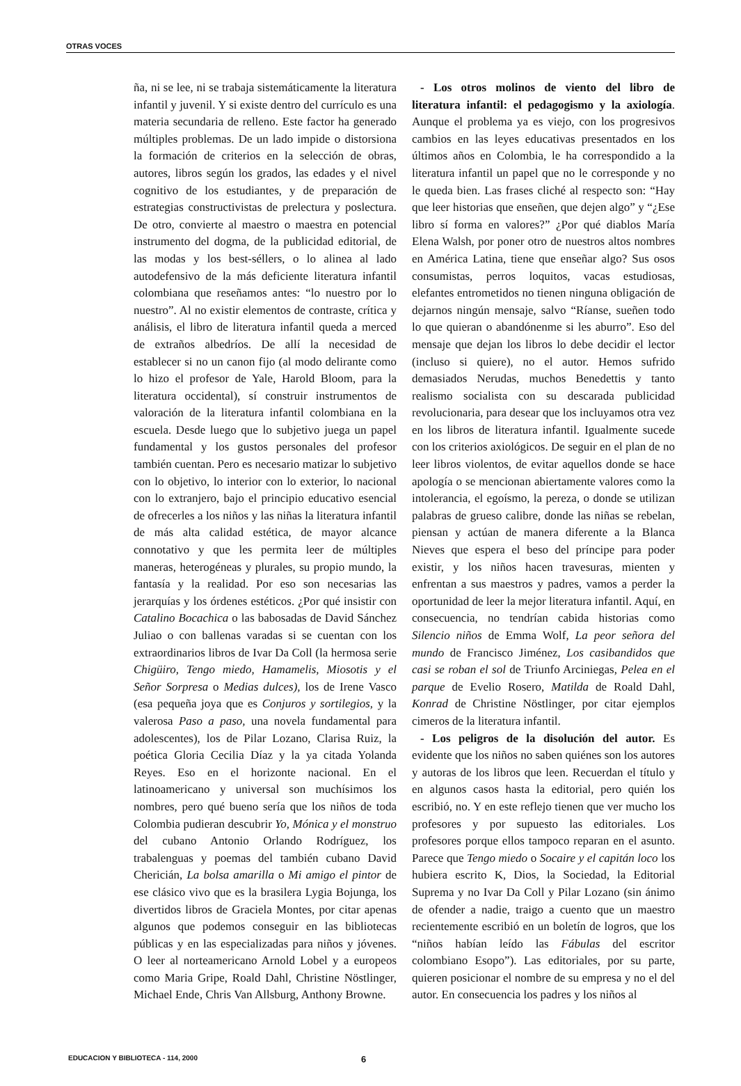OTRAS VOCES
ña, ni se lee, ni se trabaja sistemáticamente la literatura infantil y juvenil. Y si existe dentro del currículo es una materia secundaria de relleno. Este factor ha generado múltiples problemas. De un lado impide o distorsiona la formación de criterios en la selección de obras, autores, libros según los grados, las edades y el nivel cognitivo de los estudiantes, y de preparación de estrategias constructivistas de prelectura y poslectura. De otro, convierte al maestro o maestra en potencial instrumento del dogma, de la publicidad editorial, de las modas y los best-séllers, o lo alinea al lado autodefensivo de la más deficiente literatura infantil colombiana que reseñamos antes: “lo nuestro por lo nuestro”. Al no existir elementos de contraste, crítica y análisis, el libro de literatura infantil queda a merced de extraños albedríos. De allí la necesidad de establecer si no un canon fijo (al modo delirante como lo hizo el profesor de Yale, Harold Bloom, para la literatura occidental), sí construir instrumentos de valoración de la literatura infantil colombiana en la escuela. Desde luego que lo subjetivo juega un papel fundamental y los gustos personales del profesor también cuentan. Pero es necesario matizar lo subjetivo con lo objetivo, lo interior con lo exterior, lo nacional con lo extranjero, bajo el principio educativo esencial de ofrecerles a los niños y las niñas la literatura infantil de más alta calidad estética, de mayor alcance connotativo y que les permita leer de múltiples maneras, heterogéneas y plurales, su propio mundo, la fantasía y la realidad. Por eso son necesarias las jerarquías y los órdenes estéticos. ¿Por qué insistir con Catalino Bocachica o las babosadas de David Sánchez Juliao o con ballenas varadas si se cuentan con los extraordinarios libros de Ivar Da Coll (la hermosa serie Chigüiro, Tengo miedo, Hamamelis, Miosotis y el Señor Sorpresa o Medias dulces), los de Irene Vasco (esa pequeña joya que es Conjuros y sortilegios, y la valerosa Paso a paso, una novela fundamental para adolescentes), los de Pilar Lozano, Clarisa Ruiz, la poética Gloria Cecilia Díaz y la ya citada Yolanda Reyes. Eso en el horizonte nacional. En el latinoamericano y universal son muchísimos los nombres, pero qué bueno sería que los niños de toda Colombia pudieran descubrir Yo, Mónica y el monstruo del cubano Antonio Orlando Rodríguez, los trabalenguas y poemas del también cubano David Chericián, La bolsa amarilla o Mi amigo el pintor de ese clásico vivo que es la brasilera Lygia Bojunga, los divertidos libros de Graciela Montes, por citar apenas algunos que podemos conseguir en las bibliotecas públicas y en las especializadas para niños y jóvenes. O leer al norteamericano Arnold Lobel y a europeos como Maria Gripe, Roald Dahl, Christine Nöstlinger, Michael Ende, Chris Van Allsburg, Anthony Browne.
- Los otros molinos de viento del libro de literatura infantil: el pedagogismo y la axiología. Aunque el problema ya es viejo, con los progresivos cambios en las leyes educativas presentados en los últimos años en Colombia, le ha correspondido a la literatura infantil un papel que no le corresponde y no le queda bien. Las frases cliché al respecto son: “Hay que leer historias que enseñen, que dejen algo” y “¿Ese libro sí forma en valores?” ¿Por qué diablos María Elena Walsh, por poner otro de nuestros altos nombres en América Latina, tiene que enseñar algo? Sus osos consumistas, perros loquitos, vacas estudiosas, elefantes entrometidos no tienen ninguna obligación de dejarnos ningún mensaje, salvo “Ríanse, sueñen todo lo que quieran o abandónenme si les aburro”. Eso del mensaje que dejan los libros lo debe decidir el lector (incluso si quiere), no el autor. Hemos sufrido demasiados Nerudas, muchos Benedettis y tanto realismo socialista con su descarada publicidad revolucionaria, para desear que los incluyamos otra vez en los libros de literatura infantil. Igualmente sucede con los criterios axiológicos. De seguir en el plan de no leer libros violentos, de evitar aquellos donde se hace apología o se mencionan abiertamente valores como la intolerancia, el egoísmo, la pereza, o donde se utilizan palabras de grueso calibre, donde las niñas se rebelan, piensan y actúan de manera diferente a la Blanca Nieves que espera el beso del príncipe para poder existir, y los niños hacen travesuras, mienten y enfrentan a sus maestros y padres, vamos a perder la oportunidad de leer la mejor literatura infantil. Aquí, en consecuencia, no tendrían cabida historias como Silencio niños de Emma Wolf, La peor señora del mundo de Francisco Jiménez, Los casibandidos que casi se roban el sol de Triunfo Arciniegas, Pelea en el parque de Evelio Rosero, Matilda de Roald Dahl, Konrad de Christine Nöstlinger, por citar ejemplos cimeros de la literatura infantil.
- Los peligros de la disolución del autor. Es evidente que los niños no saben quiénes son los autores y autoras de los libros que leen. Recuerdan el título y en algunos casos hasta la editorial, pero quién los escribió, no. Y en este reflejo tienen que ver mucho los profesores y por supuesto las editoriales. Los profesores porque ellos tampoco reparan en el asunto. Parece que Tengo miedo o Socaire y el capitán loco los hubiera escrito K, Dios, la Sociedad, la Editorial Suprema y no Ivar Da Coll y Pilar Lozano (sin ánimo de ofender a nadie, traigo a cuento que un maestro recientemente escribió en un boletín de logros, que los “niños habían leído las Fábulas del escritor colombiano Esopo”). Las editoriales, por su parte, quieren posicionar el nombre de su empresa y no el del autor. En consecuencia los padres y los niños al
EDUCACION Y BIBLIOTECA - 114, 2000 6